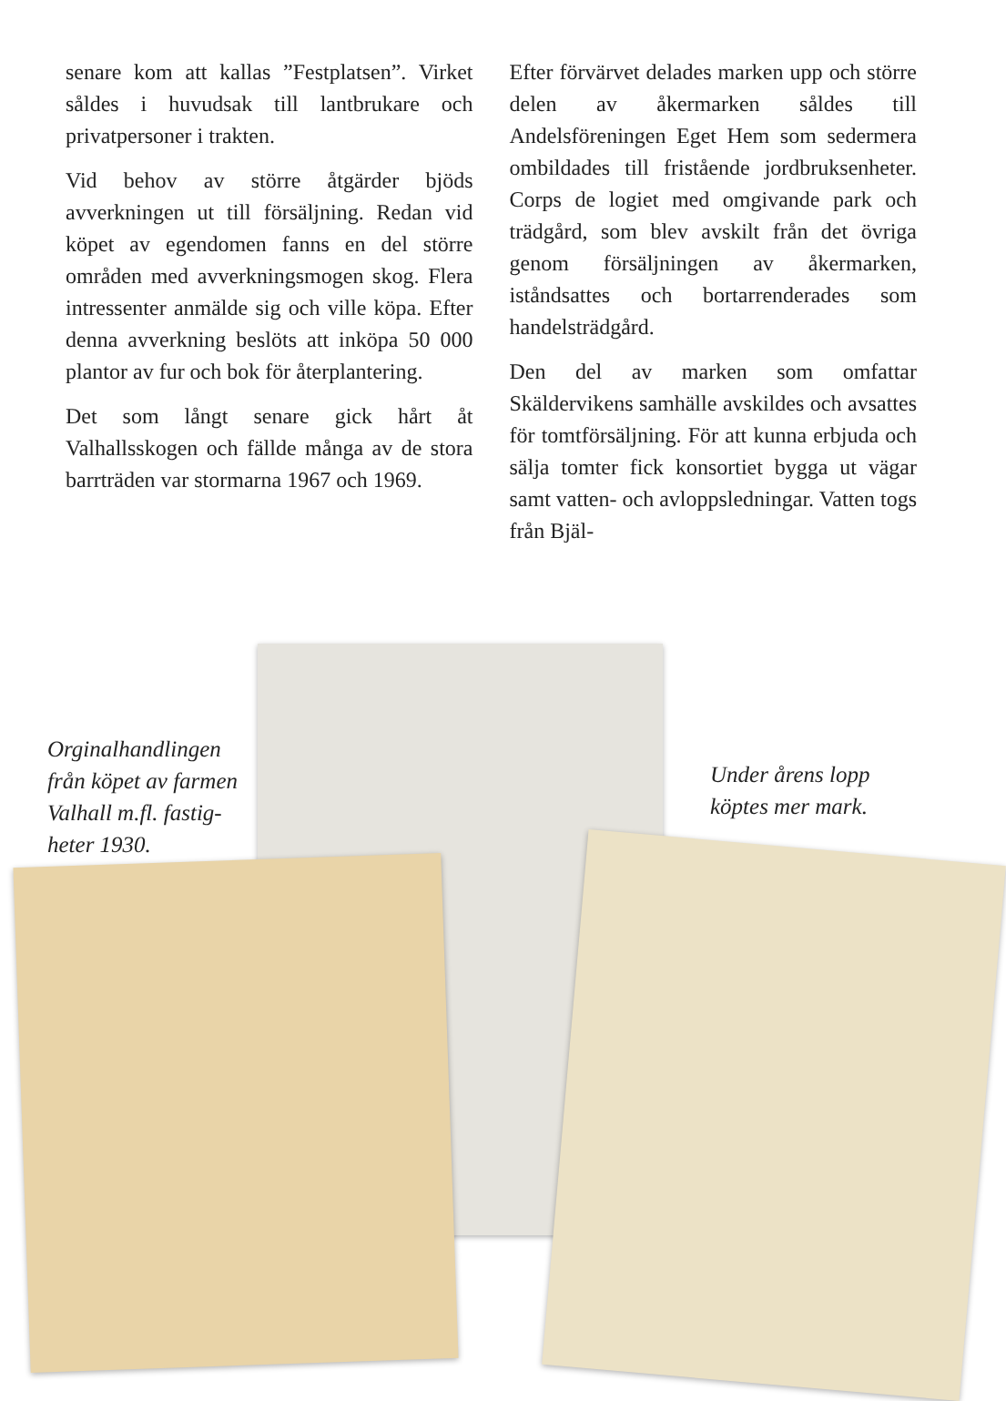senare kom att kallas ”Festplatsen”. Virket såldes i huvudsak till lantbrukare och privatpersoner i trakten.
Vid behov av större åtgärder bjöds avverkningen ut till försäljning. Redan vid köpet av egendomen fanns en del större områden med avverkningsmogen skog. Flera intressenter anmälde sig och ville köpa. Efter denna avverkning beslöts att inköpa 50 000 plantor av fur och bok för återplantering.
Det som långt senare gick hårt åt Valhallsskogen och fällde många av de stora barrträden var stormarna 1967 och 1969.
Efter förvärvet delades marken upp och större delen av åkermarken såldes till Andelsföreningen Eget Hem som sedermera ombildades till fristående jordbruksenheter. Corps de logiet med omgivande park och trädgård, som blev avskilt från det övriga genom försäljningen av åkermarken, iståndsattes och bortarrenderades som handelsträdgård.
Den del av marken som omfattar Skäldervikens samhälle avskildes och avsattes för tomtförsäljning. För att kunna erbjuda och sälja tomter fick konsortiet bygga ut vägar samt vatten- och avloppsledningar. Vatten togs från Bjäl-
Orginalhandlingen
från köpet av farmen
Valhall m.fl. fastig-
heter 1930.
Under årens lopp
köptes mer mark.